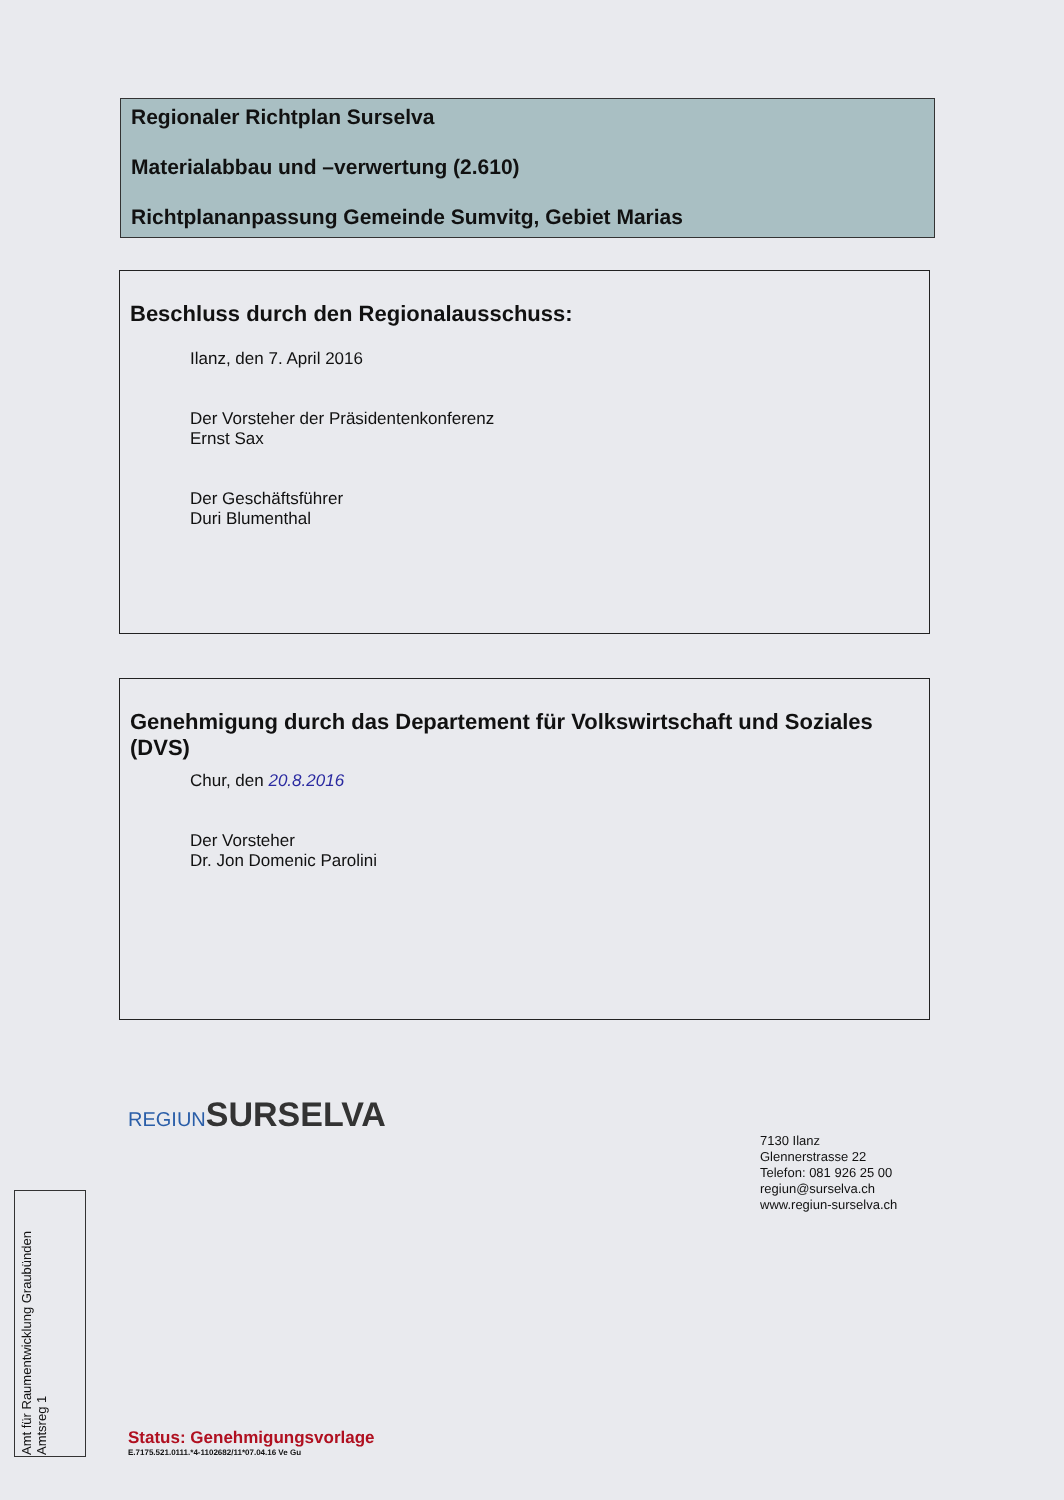Regionaler Richtplan Surselva
Materialabbau und –verwertung (2.610)
Richtplananpassung Gemeinde Sumvitg, Gebiet Marias
Beschluss durch den Regionalausschuss:
Ilanz, den 7. April 2016
Der Vorsteher der Präsidentenkonferenz
Ernst Sax
Der Geschäftsführer
Duri Blumenthal
Genehmigung durch das Departement für Volkswirtschaft und Soziales (DVS)
Chur, den 20.8.2016
Der Vorsteher
Dr. Jon Domenic Parolini
REGIUNSURSELVA
7130 Ilanz
Glennerstrasse 22
Telefon: 081 926 25 00
regiun@surselva.ch
www.regiun-surselva.ch
Amt für Raumentwicklung Graubünden Amtsreg 1
Status: Genehmigungsvorlage
E.7175.521.0111.*4-1102682/11*07.04.16 Ve Gu